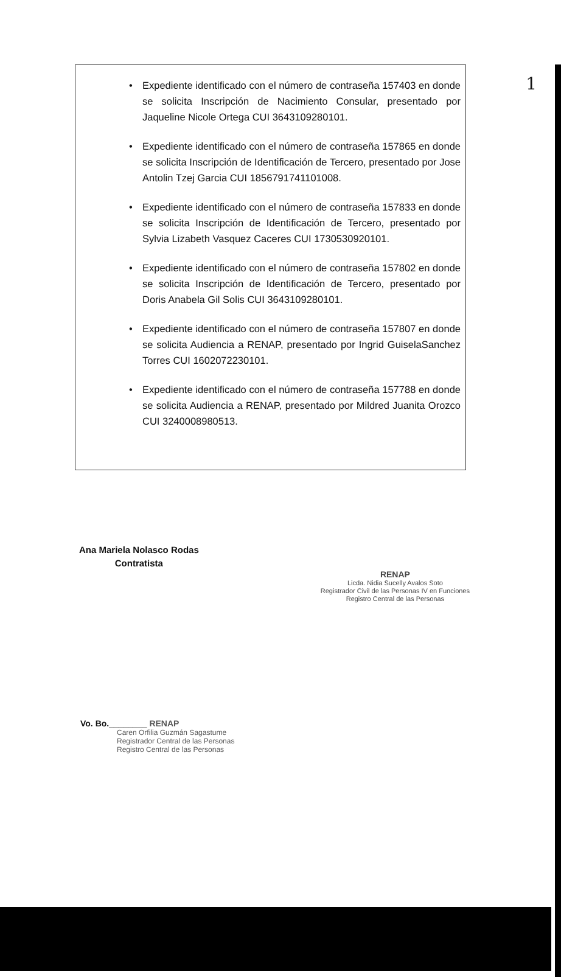1
• Expediente identificado con el número de contraseña 157403 en donde se solicita Inscripción de Nacimiento Consular, presentado por Jaqueline Nicole Ortega CUI 3643109280101.
• Expediente identificado con el número de contraseña 157865 en donde se solicita Inscripción de Identificación de Tercero, presentado por Jose Antolin Tzej Garcia CUI 1856791741101008.
• Expediente identificado con el número de contraseña 157833 en donde se solicita Inscripción de Identificación de Tercero, presentado por Sylvia Lizabeth Vasquez Caceres CUI 1730530920101.
• Expediente identificado con el número de contraseña 157802 en donde se solicita Inscripción de Identificación de Tercero, presentado por Doris Anabela Gil Solis CUI 3643109280101.
• Expediente identificado con el número de contraseña 157807 en donde se solicita Audiencia a RENAP, presentado por Ingrid GuiselaSanchez Torres CUI 1602072230101.
• Expediente identificado con el número de contraseña 157788 en donde se solicita Audiencia a RENAP, presentado por Mildred Juanita Orozco CUI 3240008980513.
Ana Mariela Nolasco Rodas
Contratista
RENAP
Licda. Nidia Sucelly Avalos Soto
Registrador Civil de las Personas IV en Funciones
Registro Central de las Personas
Vo. Bo.________ RENAP
Caren Orfilia Guzmán Sagastume
Registrador Central de las Personas
Registro Central de las Personas